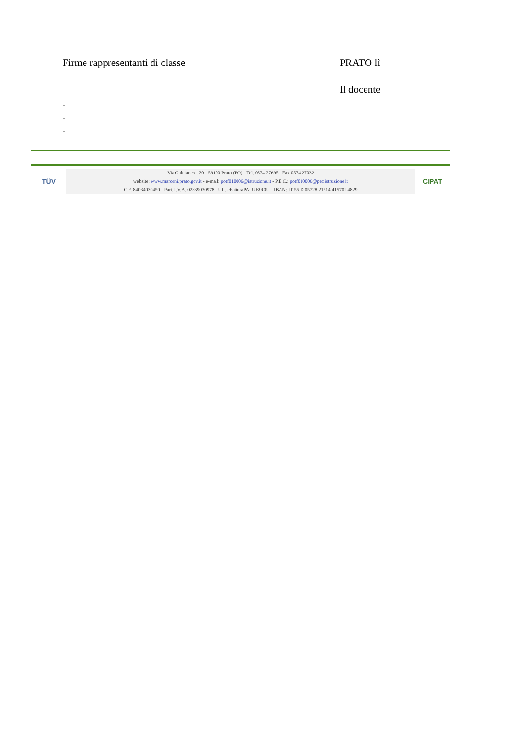Firme rappresentanti di classe PRATO lì
Il docente
-
-
-
TÜV
Via Galcianese, 20 - 59100 Prato (PO) - Tel. 0574 27695 - Fax 0574 27032
website: www.marconi.prato.gov.it - e-mail: potf010006@istruzione.it - P.E.C.: potf010006@pec.istruzione.it
C.F. 84034030450 - Part. I.V.A. 02339030978 - Uff. eFatturaPA: UF8R0U - IBAN: IT 55 D 05728 21514 415701 4829
CIPAT